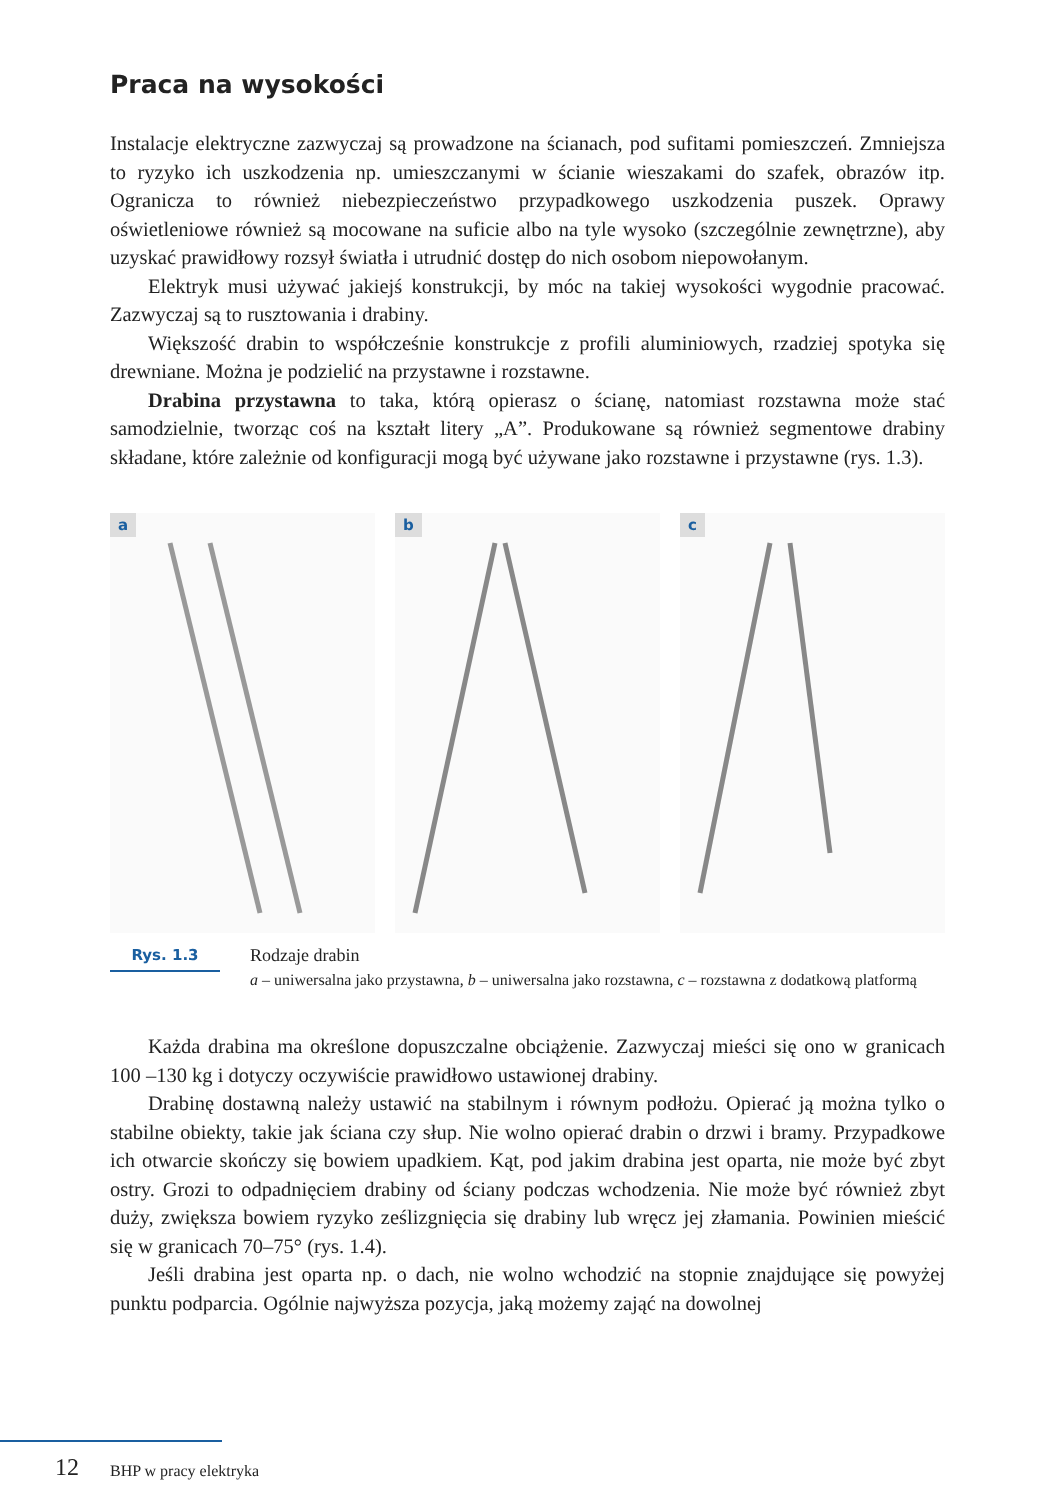Praca na wysokości
Instalacje elektryczne zazwyczaj są prowadzone na ścianach, pod sufitami pomieszczeń. Zmniejsza to ryzyko ich uszkodzenia np. umieszczanymi w ścianie wieszakami do szafek, obrazów itp. Ogranicza to również niebezpieczeństwo przypadkowego uszkodzenia puszek. Oprawy oświetleniowe również są mocowane na suficie albo na tyle wysoko (szczególnie zewnętrzne), aby uzyskać prawidłowy rozsył światła i utrudnić dostęp do nich osobom niepowołanym.
Elektryk musi używać jakiejś konstrukcji, by móc na takiej wysokości wygodnie pracować. Zazwyczaj są to rusztowania i drabiny.
Większość drabin to współcześnie konstrukcje z profili aluminiowych, rzadziej spotyka się drewniane. Można je podzielić na przystawne i rozstawne.
Drabina przystawna to taka, którą opierasz o ścianę, natomiast rozstawna może stać samodzielnie, tworząc coś na kształt litery „A”. Produkowane są również segmentowe drabiny składane, które zależnie od konfiguracji mogą być używane jako rozstawne i przystawne (rys. 1.3).
a
b
c
Rys. 1.3
Rodzaje drabin
a – uniwersalna jako przystawna, b – uniwersalna jako rozstawna, c – rozstawna z dodatkową platformą
Każda drabina ma określone dopuszczalne obciążenie. Zazwyczaj mieści się ono w granicach 100 –130 kg i dotyczy oczywiście prawidłowo ustawionej drabiny.
Drabinę dostawną należy ustawić na stabilnym i równym podłożu. Opierać ją można tylko o stabilne obiekty, takie jak ściana czy słup. Nie wolno opierać drabin o drzwi i bramy. Przypadkowe ich otwarcie skończy się bowiem upadkiem. Kąt, pod jakim drabina jest oparta, nie może być zbyt ostry. Grozi to odpadnięciem drabiny od ściany podczas wchodzenia. Nie może być również zbyt duży, zwiększa bowiem ryzyko ześlizgnięcia się drabiny lub wręcz jej złamania. Powinien mieścić się w granicach 70–75° (rys. 1.4).
Jeśli drabina jest oparta np. o dach, nie wolno wchodzić na stopnie znajdujące się powyżej punktu podparcia. Ogólnie najwyższa pozycja, jaką możemy zająć na dowolnej
12 BHP w pracy elektryka